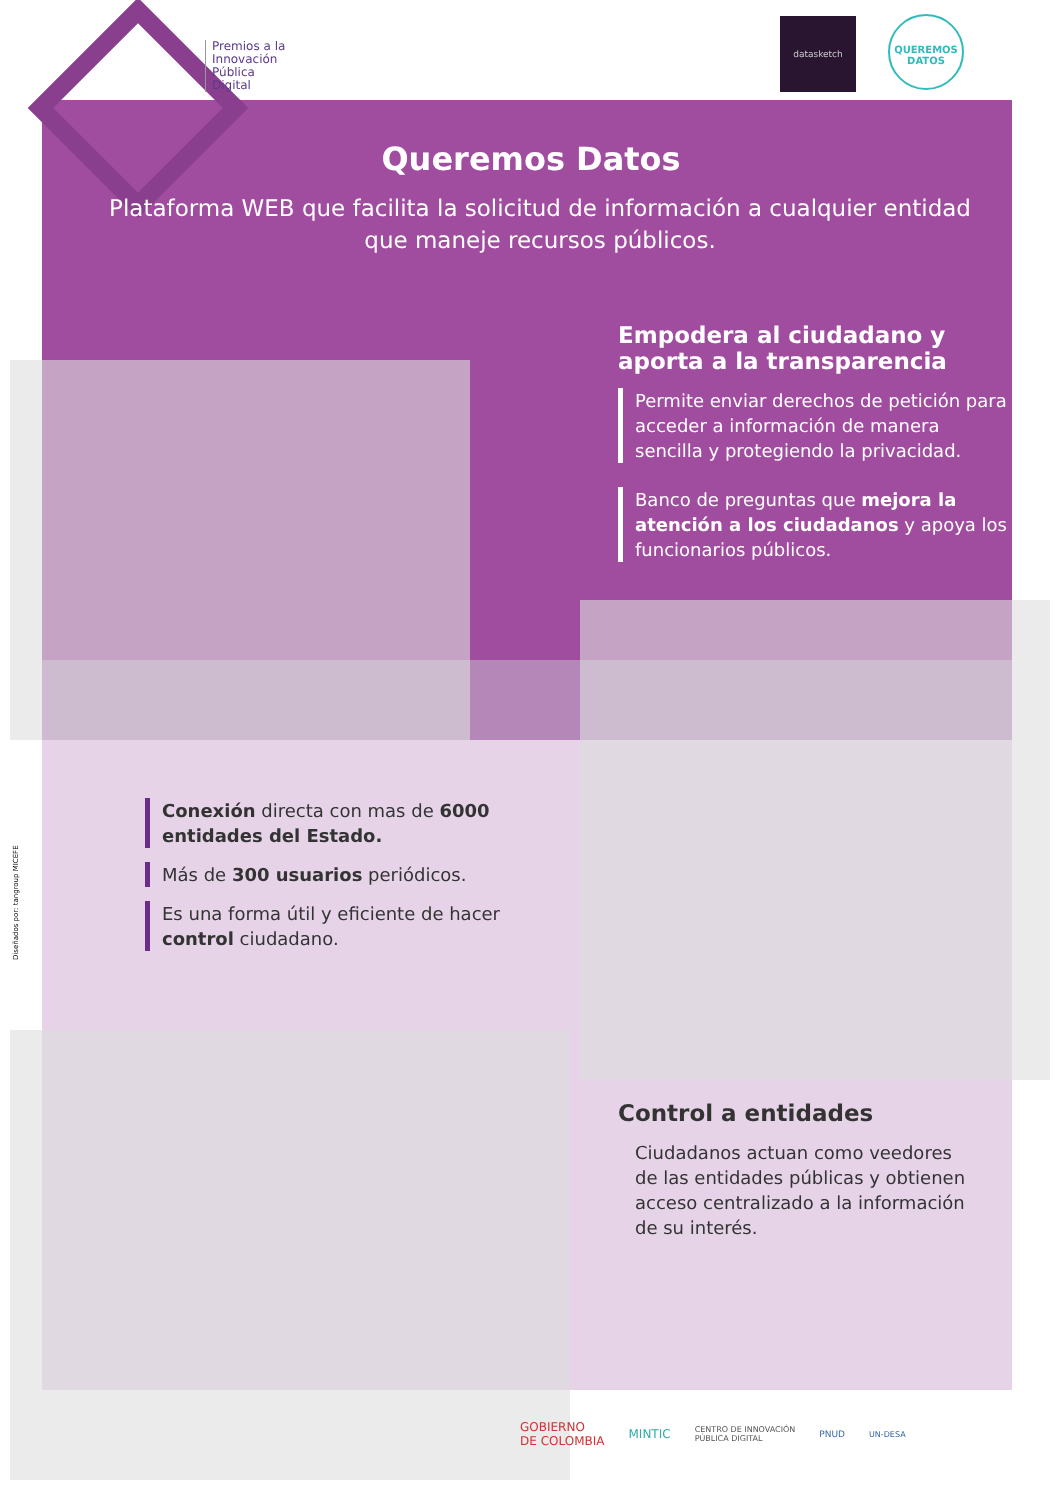Premios a la
Innovación
Pública
Digital
datasketch
QUEREMOS
DATOS
Queremos Datos
Plataforma WEB que facilita la solicitud de información a cualquier entidad que maneje recursos públicos.
Empodera al ciudadano y aporta a la transparencia
Permite enviar derechos de petición para acceder a información de manera sencilla y protegiendo la privacidad.
Banco de preguntas que mejora la atención a los ciudadanos y apoya los funcionarios públicos.
Conexión directa con mas de 6000 entidades del Estado.
Más de 300 usuarios periódicos.
Es una forma útil y eficiente de hacer control ciudadano.
Control a entidades
Ciudadanos actuan como veedores de las entidades públicas y obtienen acceso centralizado a la información de su interés.
Diseñados por: tangroup MICEFE
GOBIERNO
DE COLOMBIA MINTIC CENTRO DE INNOVACIÓN
PÚBLICA DIGITAL PNUD UN-DESA